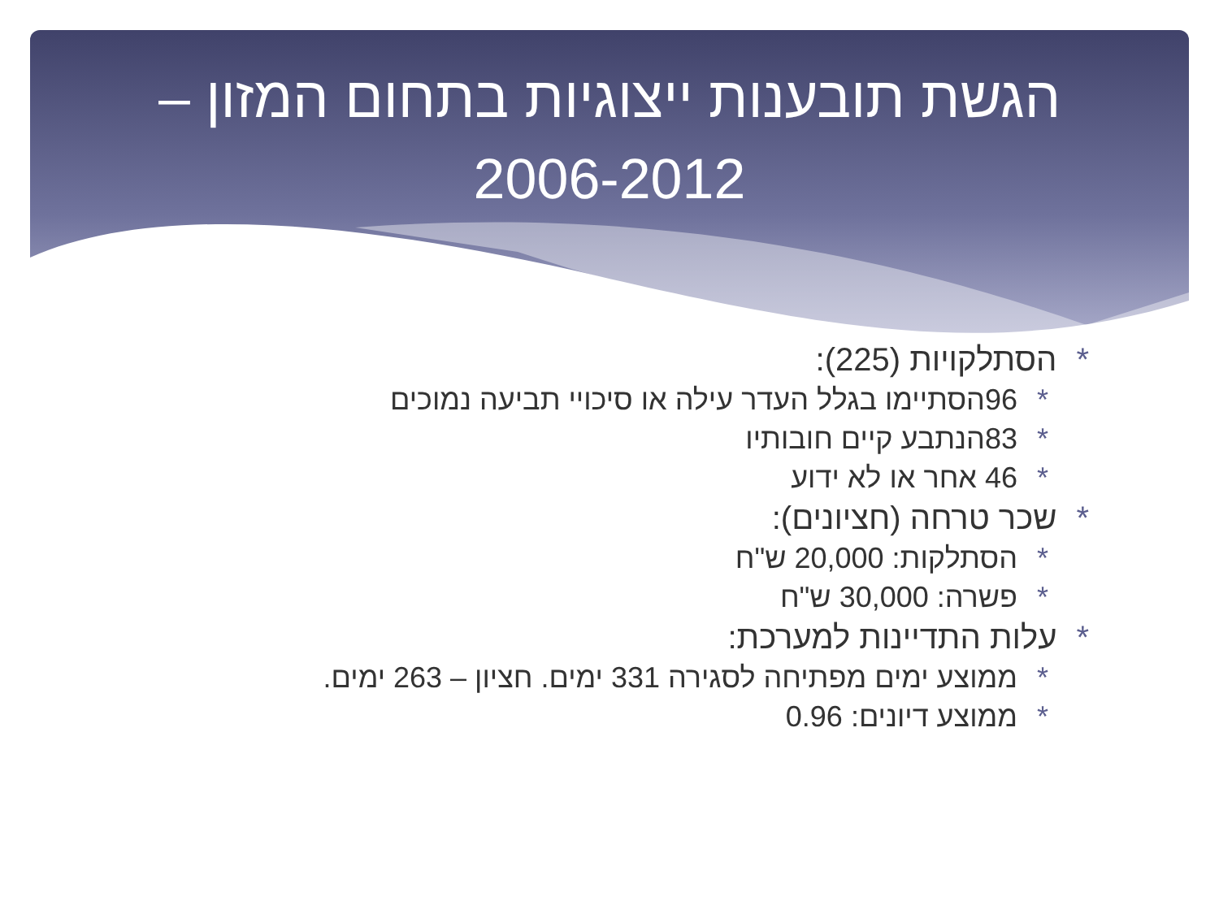הגשת תובענות ייצוגיות בתחום המזון –
2006-2012
*הסתלקויות (225):
*96הסתיימו בגלל העדר עילה או סיכויי תביעה נמוכים
*83הנתבע קיים חובותיו
*46 אחר או לא ידוע
*שכר טרחה (חציונים):
*הסתלקות: 20,000 ש"ח
*פשרה: 30,000 ש"ח
*עלות התדיינות למערכת:
*ממוצע ימים מפתיחה לסגירה 331 ימים. חציון – 263 ימים.
*ממוצע דיונים: 0.96